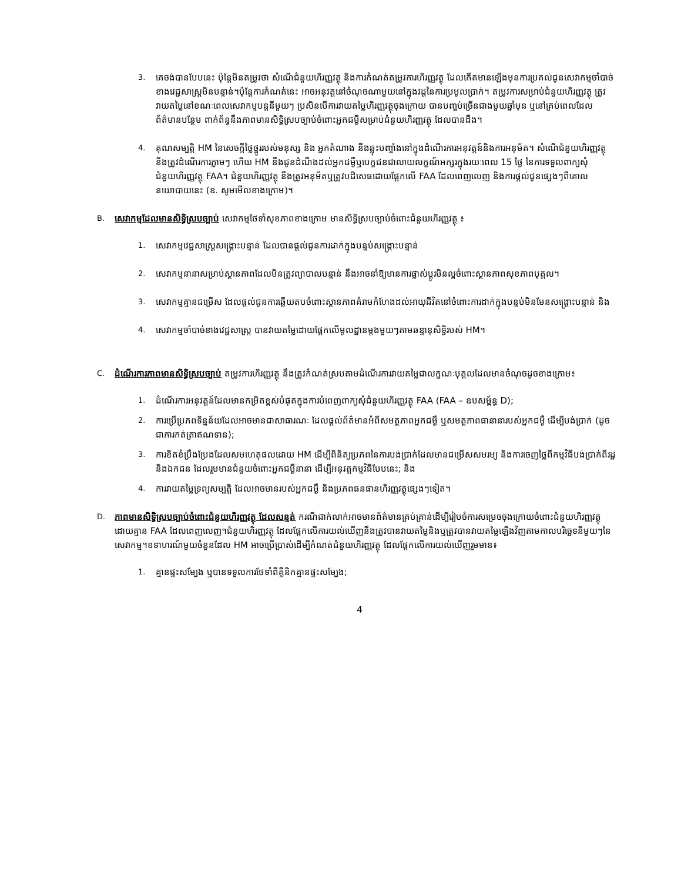3.
គេចង់បានបែបនេះ ប៉ុន្តែមិនតម្រូវថា សំណើជំនួយហិរញ្ញវត្ថុ និងការកំណត់តម្រូវការហិរញ្ញវត្ថុ ដែលកើតមានឡើងមុនការប្រគល់ជូនសេវាកម្មចាំបាច់ខាងវេជ្ជសាស្ត្រមិនបន្ទាន់។ប៉ុន្តែការកំណត់នេះ អាចអនុវត្តនៅចំណុចណាមួយនៅក្នុងវដ្តនៃការប្រមូលប្រាក់។ តម្រូវការសម្រាប់ជំនួយហិរញ្ញវត្ថុ ត្រូវវាយតម្លៃនៅខណៈពេលសេវាកម្មបន្តនីមួយៗ ប្រសិនបើការវាយតម្លៃហិរញ្ញវត្ថុចុងក្រោយ បានបញ្ចប់ច្រើនជាងមួយឆ្នាំមុន ឬនៅគ្រប់ពេលដែលព័ត៌មានបន្ថែម ពាក់ព័ន្ធនឹងភាពមានសិទ្ធិស្របច្បាប់ចំពោះអ្នកជម្ងឺសម្រាប់ជំនួយហិរញ្ញវត្ថុ ដែលបានដឹង។
4.
គុណសម្បត្តិ HM នៃសេចក្តីថ្លៃថ្នូររបស់មនុស្ស និង អ្នកតំណាង នឹងឆ្លុះបញ្ចាំងនៅក្នុងដំណើរការអនុវត្តន៍និងការអនុម័ត។ សំណើជំនួយហិរញ្ញវត្ថុ នឹងត្រូវដំណើរការភ្លាមៗ ហើយ HM នឹងជូនដំណឹងដល់អ្នកជម្ងឺឬបេក្ខជនជាលាយលក្ខណ៍អក្សរក្នុងរយៈពេល 15 ថ្ងៃ នៃការទទួលពាក្យសុំជំនួយហិរញ្ញវត្ថុ FAA។ ជំនួយហិរញ្ញវត្ថុ នឹងត្រូវអនុម័តឬត្រូវបដិសេធដោយផ្អែកលើ FAA ដែលពេញលេញ និងការផ្តល់ជូនផ្សេងៗពីគោលនយោបាយនេះ (ឧ. សូមមើលខាងក្រោម)។
B.
សេវាកម្មដែលមានសិទ្ធិស្របច្បាប់ សេវាកម្មថែទាំសុខភាពខាងក្រោម មានសិទ្ធិស្របច្បាប់ចំពោះជំនួយហិរញ្ញវត្ថុ ៖
1.
សេវាកម្មវេជ្ជសាស្ត្រសង្គ្រោះបន្ទាន់ ដែលបានផ្តល់ជូនការដាក់ក្នុងបន្ទប់សង្គ្រោះបន្ទាន់
2.
សេវាកម្មនានាសម្រាប់ស្ថានភាពដែលមិនត្រូវព្យាបាលបន្ទាន់ នឹងអាចនាំឱ្យមានការផ្លាស់ប្តូរមិនល្អចំពោះស្ថានភាពសុខភាពបុគ្គល។
3.
សេវាកម្មគ្មានជម្រើស ដែលផ្តល់ជូនការឆ្លើយតបចំពោះស្ថានភាពគំរាមកំហែងដល់អាយុជីវិតនៅចំពោះការដាក់ក្នុងបន្ទប់មិនមែនសង្គ្រោះបន្ទាន់ និង
4.
សេវាកម្មចាំបាច់ខាងវេជ្ជសាស្ត្រ បានវាយតម្លៃដោយផ្អែកលើមូលដ្ឋានម្តងមួយៗតាមឆន្ទានុសិទ្ធិរបស់ HM។
C.
ដំណើរការភាពមានសិទ្ធិស្របច្បាប់ តម្រូវការហិរញ្ញវត្ថុ នឹងត្រូវកំណត់ស្របតាមដំណើរការវាយតម្លៃជាលក្ខណៈបុគ្គលដែលមានចំណុចដូចខាងក្រោម៖
1.
ដំណើរការអនុវត្តន៍ដែលមានកម្រិតខ្ពស់បំផុតក្នុងការបំពេញពាក្យសុំជំនួយហិរញ្ញវត្ថុ FAA (FAA – ឧបសម្ព័ន្ធ D);
2.
ការប្រើប្រភពទិន្នន័យដែលអាចមានជាសាធារណៈ ដែលផ្តល់ព័ត៌មានអំពីសមត្ថភាពអ្នកជម្ងឺ ឬសមត្ថភាពធានានារបស់អ្នកជម្ងឺ ដើម្បីបង់ប្រាក់ (ដូចជាការកត់ត្រាឥណទាន);
3.
ការខិតខំប្រឹងប្រែងដែលសមហេតុផលដោយ HM ដើម្បីពិនិត្យប្រភពនៃការបង់ប្រាក់ដែលមានជម្រើសសមរម្យ និងការចេញថ្លៃពីកម្មវិធីបង់ប្រាក់ពីរដ្ឋ និងឯកជន ដែលរួមមានជំនួយចំពោះអ្នកជម្ងឺនានា ដើម្បីអនុវត្តកម្មវិធីបែបនេះ; និង
4.
ការវាយតម្លៃទ្រព្យសម្បត្តិ ដែលអាចមានរបស់អ្នកជម្ងឺ និងប្រភពធនធានហិរញ្ញវត្ថុផ្សេងៗទៀត។
D.
ភាពមានសិទ្ធិស្របច្បាប់ចំពោះជំនួយហិរញ្ញវត្ថុ ដែលសន្មត់ ករណីជាក់លាក់អាចមានព័ត៌មានគ្រប់គ្រាន់ដើម្បីរៀបចំការសម្រេចចុងក្រោយចំពោះជំនួយហិរញ្ញវត្ថុ ដោយគ្មាន FAA ដែលពេញលេញ។ជំនួយហិរញ្ញវត្ថុ ដែលផ្អែកលើការយល់ឃើញនឹងត្រូវបានវាយតម្លៃនិងឬត្រូវបានវាយតម្លៃឡើងវិញតាមកាលបរិច្ឆេទនីមួយៗនៃសេវាកម្ម។ឧទាហរណ៍មួយចំនួនដែល HM អាចប្រើប្រាស់ដើម្បីកំណត់ជំនួយហិរញ្ញវត្ថុ ដែលផ្អែកលើការយល់ឃើញរួមមាន៖
1.
គ្មានផ្ទះសម្បែង ឬបានទទួលការថែទាំពីគ្លីនិកគ្មានផ្ទះសម្បែង;
4